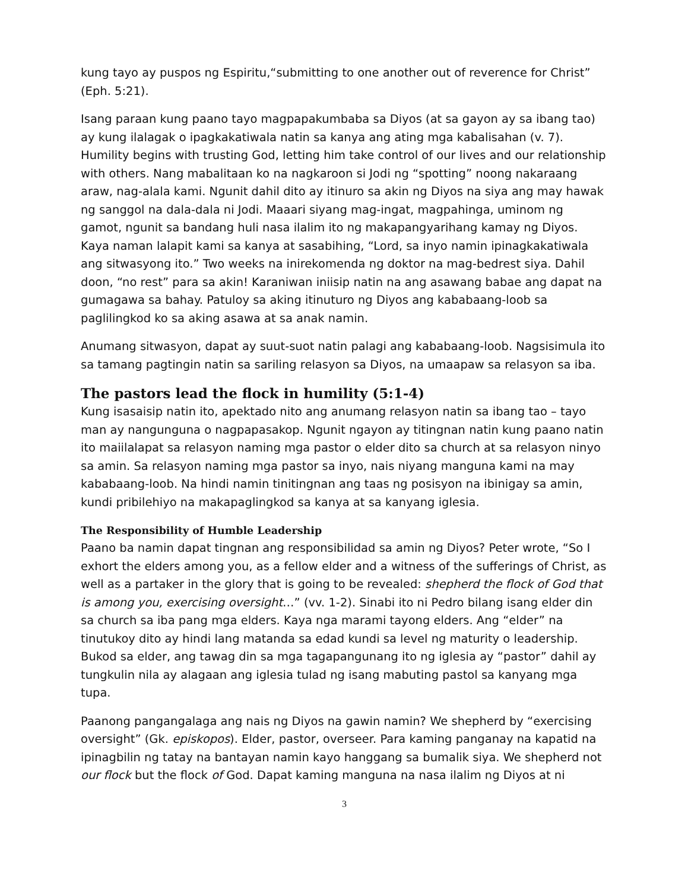kung tayo ay puspos ng Espiritu,“submitting to one another out of reverence for Christ” (Eph. 5:21).
Isang paraan kung paano tayo magpapakumbaba sa Diyos (at sa gayon ay sa ibang tao) ay kung ilalagak o ipagkakatiwala natin sa kanya ang ating mga kabalisahan (v. 7). Humility begins with trusting God, letting him take control of our lives and our relationship with others. Nang mabalitaan ko na nagkaroon si Jodi ng “spotting” noong nakaraang araw, nag-alala kami. Ngunit dahil dito ay itinuro sa akin ng Diyos na siya ang may hawak ng sanggol na dala-dala ni Jodi. Maaari siyang mag-ingat, magpahinga, uminom ng gamot, ngunit sa bandang huli nasa ilalim ito ng makapangyarihang kamay ng Diyos. Kaya naman lalapit kami sa kanya at sasabihing, “Lord, sa inyo namin ipinagkakatiwala ang sitwasyong ito.” Two weeks na inirekomenda ng doktor na mag-bedrest siya. Dahil doon, “no rest” para sa akin! Karaniwan iniisip natin na ang asawang babae ang dapat na gumagawa sa bahay. Patuloy sa aking itinuturo ng Diyos ang kababaang-loob sa paglilingkod ko sa aking asawa at sa anak namin.
Anumang sitwasyon, dapat ay suut-suot natin palagi ang kababaang-loob. Nagsisimula ito sa tamang pagtingin natin sa sariling relasyon sa Diyos, na umaapaw sa relasyon sa iba.
The pastors lead the flock in humility (5:1-4)
Kung isasaisip natin ito, apektado nito ang anumang relasyon natin sa ibang tao – tayo man ay nangunguna o nagpapasakop. Ngunit ngayon ay titingnan natin kung paano natin ito maiilalapat sa relasyon naming mga pastor o elder dito sa church at sa relasyon ninyo sa amin. Sa relasyon naming mga pastor sa inyo, nais niyang manguna kami na may kababaang-loob. Na hindi namin tinitingnan ang taas ng posisyon na ibinigay sa amin, kundi pribilehiyo na makapaglingkod sa kanya at sa kanyang iglesia.
The Responsibility of Humble Leadership
Paano ba namin dapat tingnan ang responsibilidad sa amin ng Diyos? Peter wrote, “So I exhort the elders among you, as a fellow elder and a witness of the sufferings of Christ, as well as a partaker in the glory that is going to be revealed: shepherd the flock of God that is among you, exercising oversight…” (vv. 1-2). Sinabi ito ni Pedro bilang isang elder din sa church sa iba pang mga elders. Kaya nga marami tayong elders. Ang “elder” na tinutukoy dito ay hindi lang matanda sa edad kundi sa level ng maturity o leadership. Bukod sa elder, ang tawag din sa mga tagapangunang ito ng iglesia ay “pastor” dahil ay tungkulin nila ay alagaan ang iglesia tulad ng isang mabuting pastol sa kanyang mga tupa.
Paanong pangangalaga ang nais ng Diyos na gawin namin? We shepherd by “exercising oversight” (Gk. episkopos). Elder, pastor, overseer. Para kaming panganay na kapatid na ipinagbilin ng tatay na bantayan namin kayo hanggang sa bumalik siya. We shepherd not our flock but the flock of God. Dapat kaming manguna na nasa ilalim ng Diyos at ni
3